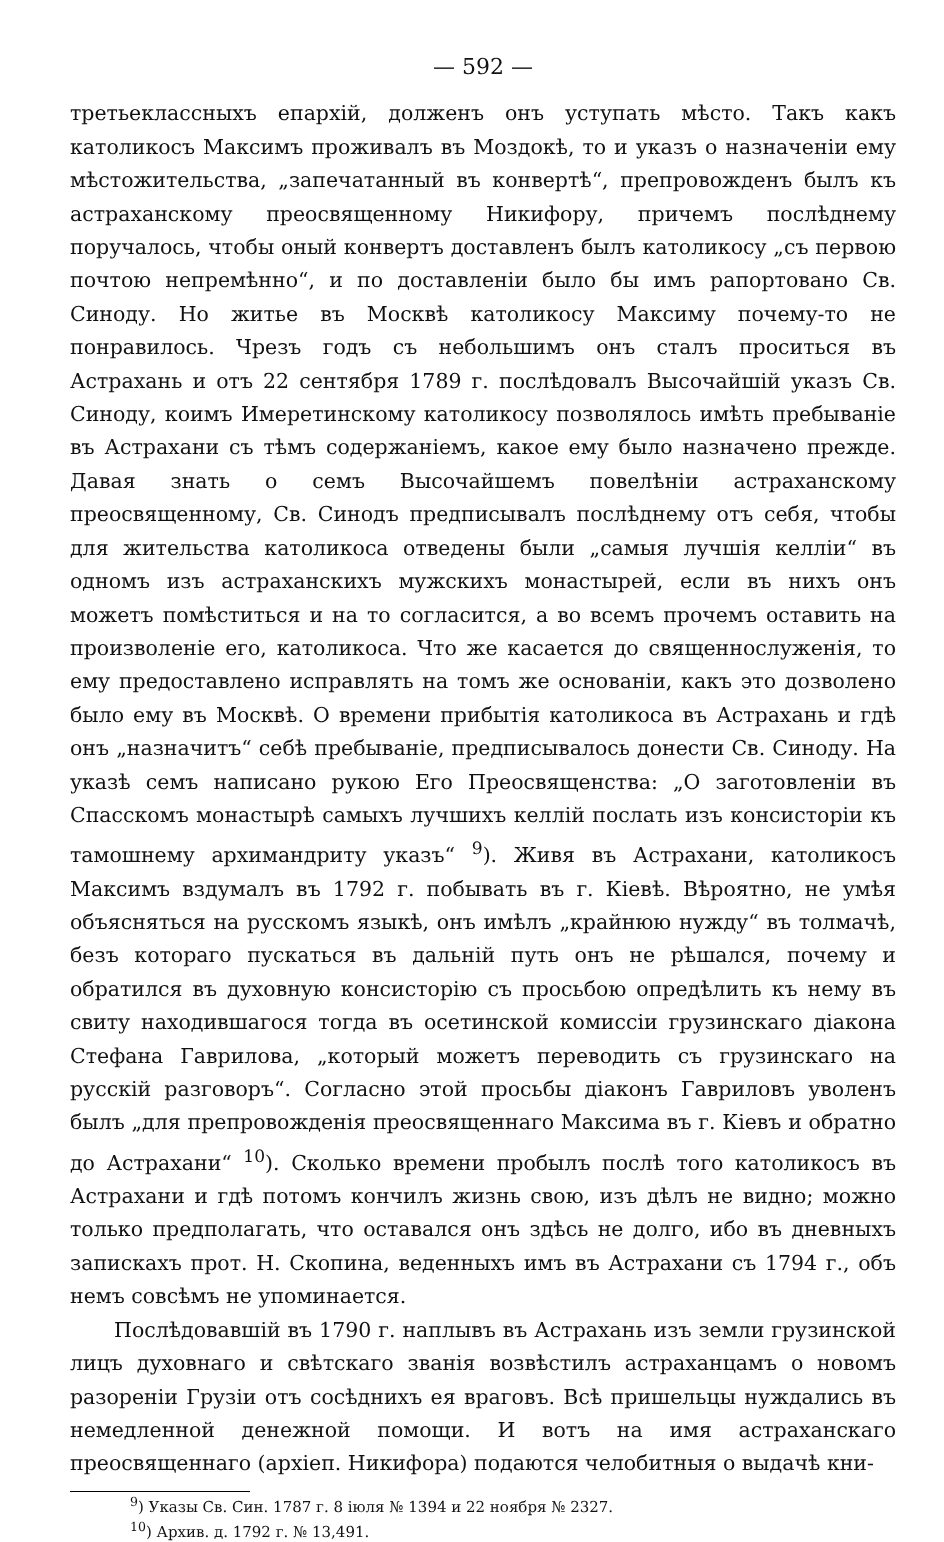— 592 —
третьеклассныхъ епархій, долженъ онъ уступать мѣсто. Такъ какъ католикосъ Максимъ проживалъ въ Моздокѣ, то и указъ о назначеніи ему мѣстожительства, „запечатанный въ конвертѣ“, препровожденъ былъ къ астраханскому преосвященному Никифору, причемъ послѣднему поручалось, чтобы оный конвертъ доставленъ былъ католикосу „съ первою почтою непремѣнно“, и по доставленіи было бы имъ рапортовано Св. Синоду. Но житье въ Москвѣ католикосу Максиму почему-то не понравилось. Чрезъ годъ съ небольшимъ онъ сталъ проситься въ Астрахань и отъ 22 сентября 1789 г. послѣдовалъ Высочайшій указъ Св. Синоду, коимъ Имеретинскому католикосу позволялось имѣть пребываніе въ Астрахани съ тѣмъ содержаніемъ, какое ему было назначено прежде. Давая знать о семъ Высочайшемъ повелѣніи астраханскому преосвященному, Св. Синодъ предписывалъ послѣднему отъ себя, чтобы для жительства католикоса отведены были „самыя лучшія келліи“ въ одномъ изъ астраханскихъ мужскихъ монастырей, если въ нихъ онъ можетъ помѣститься и на то согласится, а во всемъ прочемъ оставить на произволеніе его, католикоса. Что же касается до священнослуженія, то ему предоставлено исправлять на томъ же основаніи, какъ это дозволено было ему въ Москвѣ. О времени прибытія католикоса въ Астрахань и гдѣ онъ „назначитъ“ себѣ пребываніе, предписывалось донести Св. Синоду. На указѣ семъ написано рукою Его Преосвященства: „О заготовленіи въ Спасскомъ монастырѣ самыхъ лучшихъ келлій послать изъ консисторіи къ тамошнему архимандриту указъ“ <sup>9</sup>). Живя въ Астрахани, католикосъ Максимъ вздумалъ въ 1792 г. побывать въ г. Кіевѣ. Вѣроятно, не умѣя объясняться на русскомъ языкѣ, онъ имѣлъ „крайнюю нужду“ въ толмачѣ, безъ котораго пускаться въ дальній путь онъ не рѣшался, почему и обратился въ духовную консисторію съ просьбою опредѣлить къ нему въ свиту находившагося тогда въ осетинской комиссіи грузинскаго діакона Стефана Гаврилова, „который можетъ переводить съ грузинскаго на русскій разговоръ“. Согласно этой просьбы діаконъ Гавриловъ уволенъ былъ „для препровожденія преосвященнаго Максима въ г. Кіевъ и обратно до Астрахани“ <sup>10</sup>). Сколько времени пробылъ послѣ того католикосъ въ Астрахани и гдѣ потомъ кончилъ жизнь свою, изъ дѣлъ не видно; можно только предполагать, что оставался онъ здѣсь не долго, ибо въ дневныхъ запискахъ прот. Н. Скопина, веденныхъ имъ въ Астрахани съ 1794 г., объ немъ совсѣмъ не упоминается.
Послѣдовавшій въ 1790 г. наплывъ въ Астрахань изъ земли грузинской лицъ духовнаго и свѣтскаго званія возвѣстилъ астраханцамъ о новомъ разореніи Грузіи отъ сосѣднихъ ея враговъ. Всѣ пришельцы нуждались въ немедленной денежной помощи. И вотъ на имя астраханскаго преосвященнаго (архіеп. Никифора) подаются челобитныя о выдачѣ кни-
<sup>9</sup>) Указы Св. Син. 1787 г. 8 іюля № 1394 и 22 ноября № 2327.
<sup>10</sup>) Архив. д. 1792 г. № 13,491.